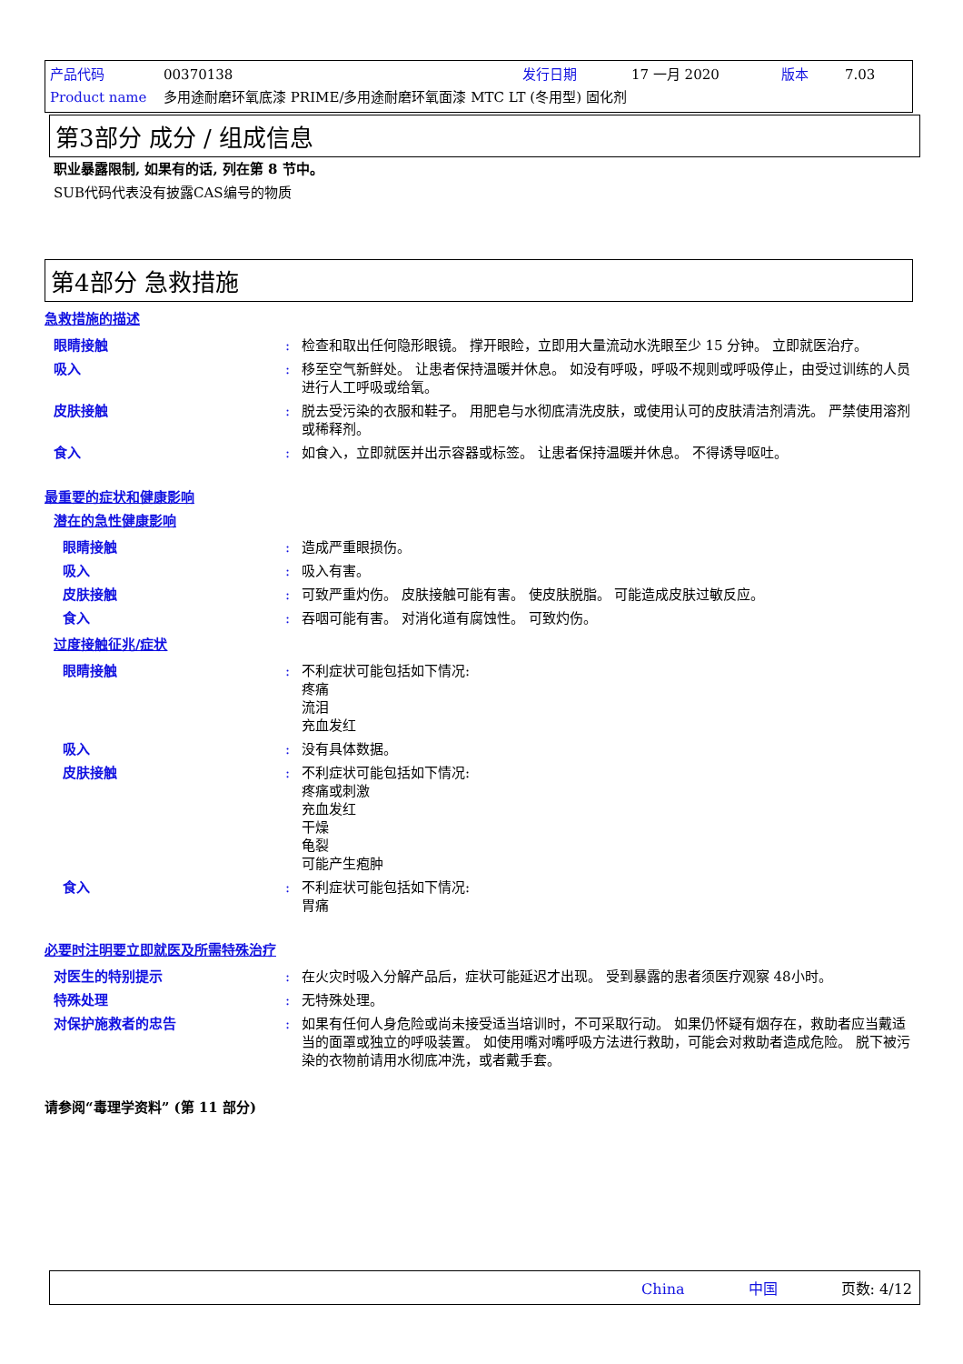产品代码 00370138 发行日期 17 一月 2020 版本 7.03
Product name 多用途耐磨环氧底漆 PRIME/多用途耐磨环氧面漆 MTC LT (冬用型) 固化剂
第3部分 成分 / 组成信息
职业暴露限制, 如果有的话, 列在第 8 节中。
SUB代码代表没有披露CAS编号的物质
第4部分 急救措施
急救措施的描述
眼睛接触 : 检查和取出任何隐形眼镜。 撑开眼睑，立即用大量流动水洗眼至少 15 分钟。 立即就医治疗。
吸入 : 移至空气新鲜处。 让患者保持温暖并休息。 如没有呼吸，呼吸不规则或呼吸停止，由受过训练的人员进行人工呼吸或给氧。
皮肤接触 : 脱去受污染的衣服和鞋子。 用肥皂与水彻底清洗皮肤，或使用认可的皮肤清洁剂清洗。 严禁使用溶剂或稀释剂。
食入 : 如食入，立即就医并出示容器或标签。 让患者保持温暖并休息。 不得诱导呕吐。
最重要的症状和健康影响
潜在的急性健康影响
眼睛接触 : 造成严重眼损伤。
吸入 : 吸入有害。
皮肤接触 : 可致严重灼伤。 皮肤接触可能有害。 使皮肤脱脂。 可能造成皮肤过敏反应。
食入 : 吞咽可能有害。 对消化道有腐蚀性。 可致灼伤。
过度接触征兆/症状
眼睛接触 : 不利症状可能包括如下情况:
疼痛
流泪
充血发红
吸入 : 没有具体数据。
皮肤接触 : 不利症状可能包括如下情况:
疼痛或刺激
充血发红
干燥
龟裂
可能产生疱肿
食入 : 不利症状可能包括如下情况:
胃痛
必要时注明要立即就医及所需特殊治疗
对医生的特别提示 : 在火灾时吸入分解产品后，症状可能延迟才出现。 受到暴露的患者须医疗观察 48小时。
特殊处理 : 无特殊处理。
对保护施救者的忠告 : 如果有任何人身危险或尚未接受适当培训时，不可采取行动。 如果仍怀疑有烟存在，救助者应当戴适当的面罩或独立的呼吸装置。 如使用嘴对嘴呼吸方法进行救助，可能会对救助者造成危险。 脱下被污染的衣物前请用水彻底冲洗，或者戴手套。
请参阅“毒理学资料” (第 11 部分)
China 中国 页数: 4/12